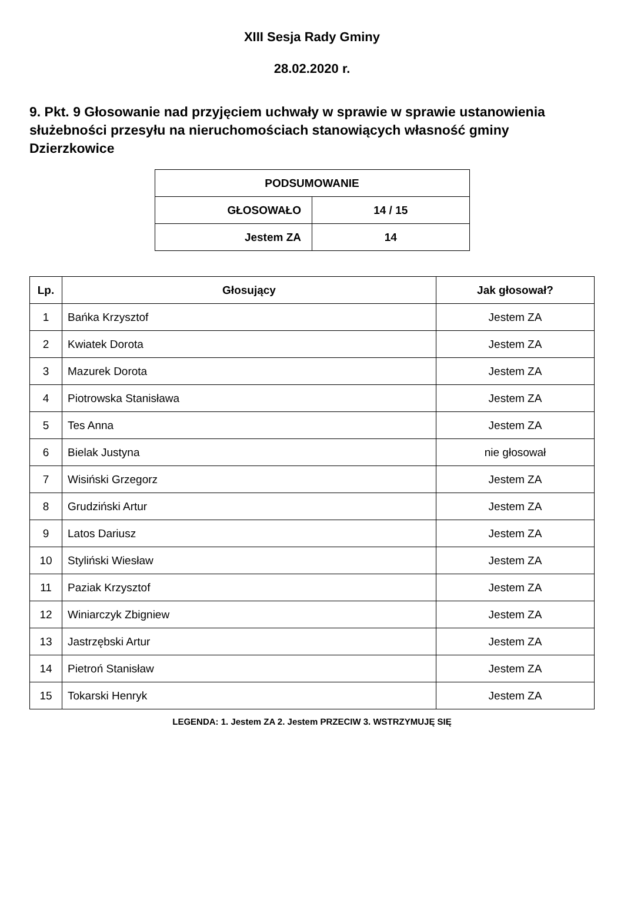XIII Sesja Rady Gminy
28.02.2020 r.
9. Pkt. 9 Głosowanie nad przyjęciem uchwały w sprawie w sprawie ustanowienia służebności przesyłu na nieruchomościach stanowiących własność gminy Dzierzkowice
| PODSUMOWANIE | |
| --- | --- |
| GŁOSOWAŁO | 14 / 15 |
| Jestem ZA | 14 |
| Lp. | Głosujący | Jak głosował? |
| --- | --- | --- |
| 1 | Bańka Krzysztof | Jestem ZA |
| 2 | Kwiatek Dorota | Jestem ZA |
| 3 | Mazurek Dorota | Jestem ZA |
| 4 | Piotrowska Stanisława | Jestem ZA |
| 5 | Tes Anna | Jestem ZA |
| 6 | Bielak Justyna | nie głosował |
| 7 | Wisiński Grzegorz | Jestem ZA |
| 8 | Grudziński Artur | Jestem ZA |
| 9 | Latos Dariusz | Jestem ZA |
| 10 | Styliński Wiesław | Jestem ZA |
| 11 | Paziak Krzysztof | Jestem ZA |
| 12 | Winiarczyk Zbigniew | Jestem ZA |
| 13 | Jastrzębski Artur | Jestem ZA |
| 14 | Pietroń Stanisław | Jestem ZA |
| 15 | Tokarski Henryk | Jestem ZA |
LEGENDA: 1. Jestem ZA 2. Jestem PRZECIW 3. WSTRZYMUJĘ SIĘ